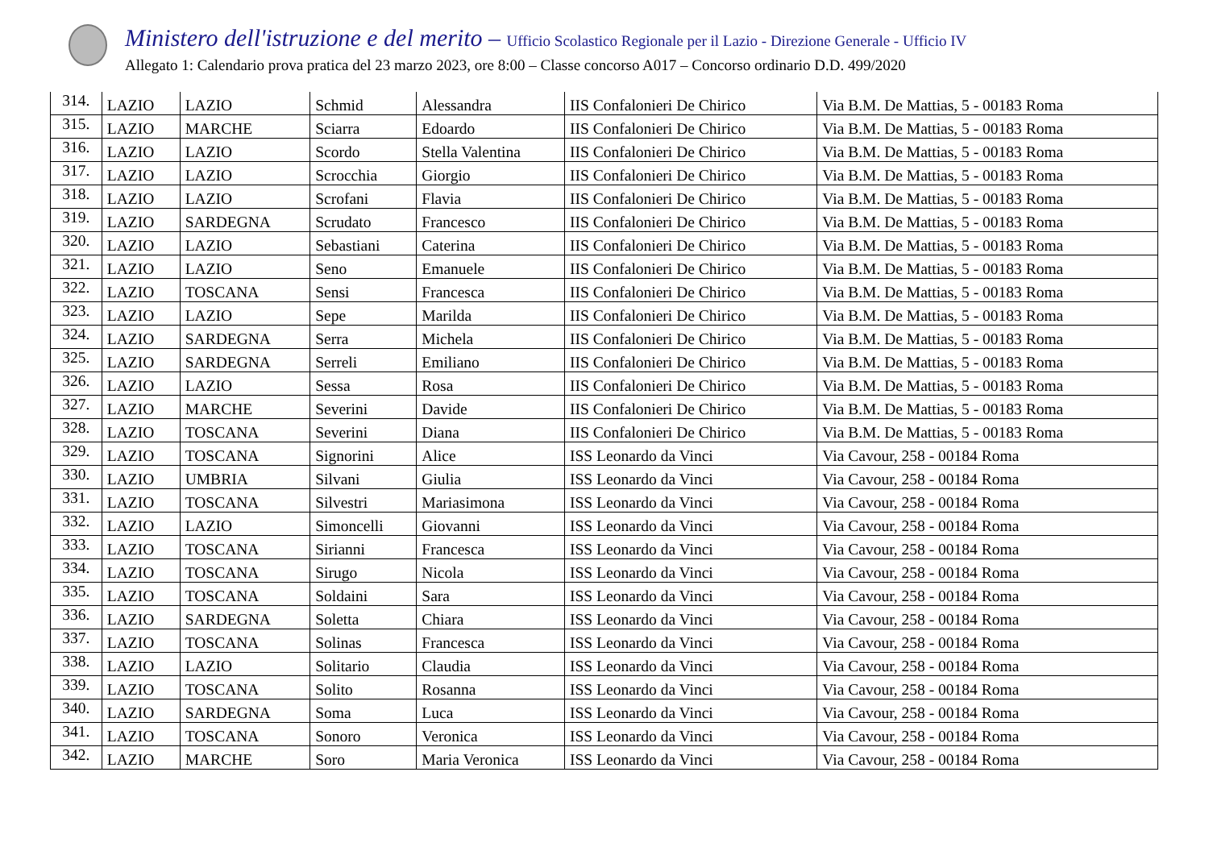Ministero dell'istruzione e del merito – Ufficio Scolastico Regionale per il Lazio - Direzione Generale - Ufficio IV
Allegato 1: Calendario prova pratica del 23 marzo 2023, ore 8:00 – Classe concorso A017 – Concorso ordinario D.D. 499/2020
| 314. | LAZIO | LAZIO | Schmid | Alessandra | IIS Confalonieri De Chirico | Via B.M. De Mattias, 5 - 00183 Roma |
| 315. | LAZIO | MARCHE | Sciarra | Edoardo | IIS Confalonieri De Chirico | Via B.M. De Mattias, 5 - 00183 Roma |
| 316. | LAZIO | LAZIO | Scordo | Stella Valentina | IIS Confalonieri De Chirico | Via B.M. De Mattias, 5 - 00183 Roma |
| 317. | LAZIO | LAZIO | Scrocchia | Giorgio | IIS Confalonieri De Chirico | Via B.M. De Mattias, 5 - 00183 Roma |
| 318. | LAZIO | LAZIO | Scrofani | Flavia | IIS Confalonieri De Chirico | Via B.M. De Mattias, 5 - 00183 Roma |
| 319. | LAZIO | SARDEGNA | Scrudato | Francesco | IIS Confalonieri De Chirico | Via B.M. De Mattias, 5 - 00183 Roma |
| 320. | LAZIO | LAZIO | Sebastiani | Caterina | IIS Confalonieri De Chirico | Via B.M. De Mattias, 5 - 00183 Roma |
| 321. | LAZIO | LAZIO | Seno | Emanuele | IIS Confalonieri De Chirico | Via B.M. De Mattias, 5 - 00183 Roma |
| 322. | LAZIO | TOSCANA | Sensi | Francesca | IIS Confalonieri De Chirico | Via B.M. De Mattias, 5 - 00183 Roma |
| 323. | LAZIO | LAZIO | Sepe | Marilda | IIS Confalonieri De Chirico | Via B.M. De Mattias, 5 - 00183 Roma |
| 324. | LAZIO | SARDEGNA | Serra | Michela | IIS Confalonieri De Chirico | Via B.M. De Mattias, 5 - 00183 Roma |
| 325. | LAZIO | SARDEGNA | Serreli | Emiliano | IIS Confalonieri De Chirico | Via B.M. De Mattias, 5 - 00183 Roma |
| 326. | LAZIO | LAZIO | Sessa | Rosa | IIS Confalonieri De Chirico | Via B.M. De Mattias, 5 - 00183 Roma |
| 327. | LAZIO | MARCHE | Severini | Davide | IIS Confalonieri De Chirico | Via B.M. De Mattias, 5 - 00183 Roma |
| 328. | LAZIO | TOSCANA | Severini | Diana | IIS Confalonieri De Chirico | Via B.M. De Mattias, 5 - 00183 Roma |
| 329. | LAZIO | TOSCANA | Signorini | Alice | ISS Leonardo da Vinci | Via Cavour, 258 - 00184 Roma |
| 330. | LAZIO | UMBRIA | Silvani | Giulia | ISS Leonardo da Vinci | Via Cavour, 258 - 00184 Roma |
| 331. | LAZIO | TOSCANA | Silvestri | Mariasimona | ISS Leonardo da Vinci | Via Cavour, 258 - 00184 Roma |
| 332. | LAZIO | LAZIO | Simoncelli | Giovanni | ISS Leonardo da Vinci | Via Cavour, 258 - 00184 Roma |
| 333. | LAZIO | TOSCANA | Sirianni | Francesca | ISS Leonardo da Vinci | Via Cavour, 258 - 00184 Roma |
| 334. | LAZIO | TOSCANA | Sirugo | Nicola | ISS Leonardo da Vinci | Via Cavour, 258 - 00184 Roma |
| 335. | LAZIO | TOSCANA | Soldaini | Sara | ISS Leonardo da Vinci | Via Cavour, 258 - 00184 Roma |
| 336. | LAZIO | SARDEGNA | Soletta | Chiara | ISS Leonardo da Vinci | Via Cavour, 258 - 00184 Roma |
| 337. | LAZIO | TOSCANA | Solinas | Francesca | ISS Leonardo da Vinci | Via Cavour, 258 - 00184 Roma |
| 338. | LAZIO | LAZIO | Solitario | Claudia | ISS Leonardo da Vinci | Via Cavour, 258 - 00184 Roma |
| 339. | LAZIO | TOSCANA | Solito | Rosanna | ISS Leonardo da Vinci | Via Cavour, 258 - 00184 Roma |
| 340. | LAZIO | SARDEGNA | Soma | Luca | ISS Leonardo da Vinci | Via Cavour, 258 - 00184 Roma |
| 341. | LAZIO | TOSCANA | Sonoro | Veronica | ISS Leonardo da Vinci | Via Cavour, 258 - 00184 Roma |
| 342. | LAZIO | MARCHE | Soro | Maria Veronica | ISS Leonardo da Vinci | Via Cavour, 258 - 00184 Roma |